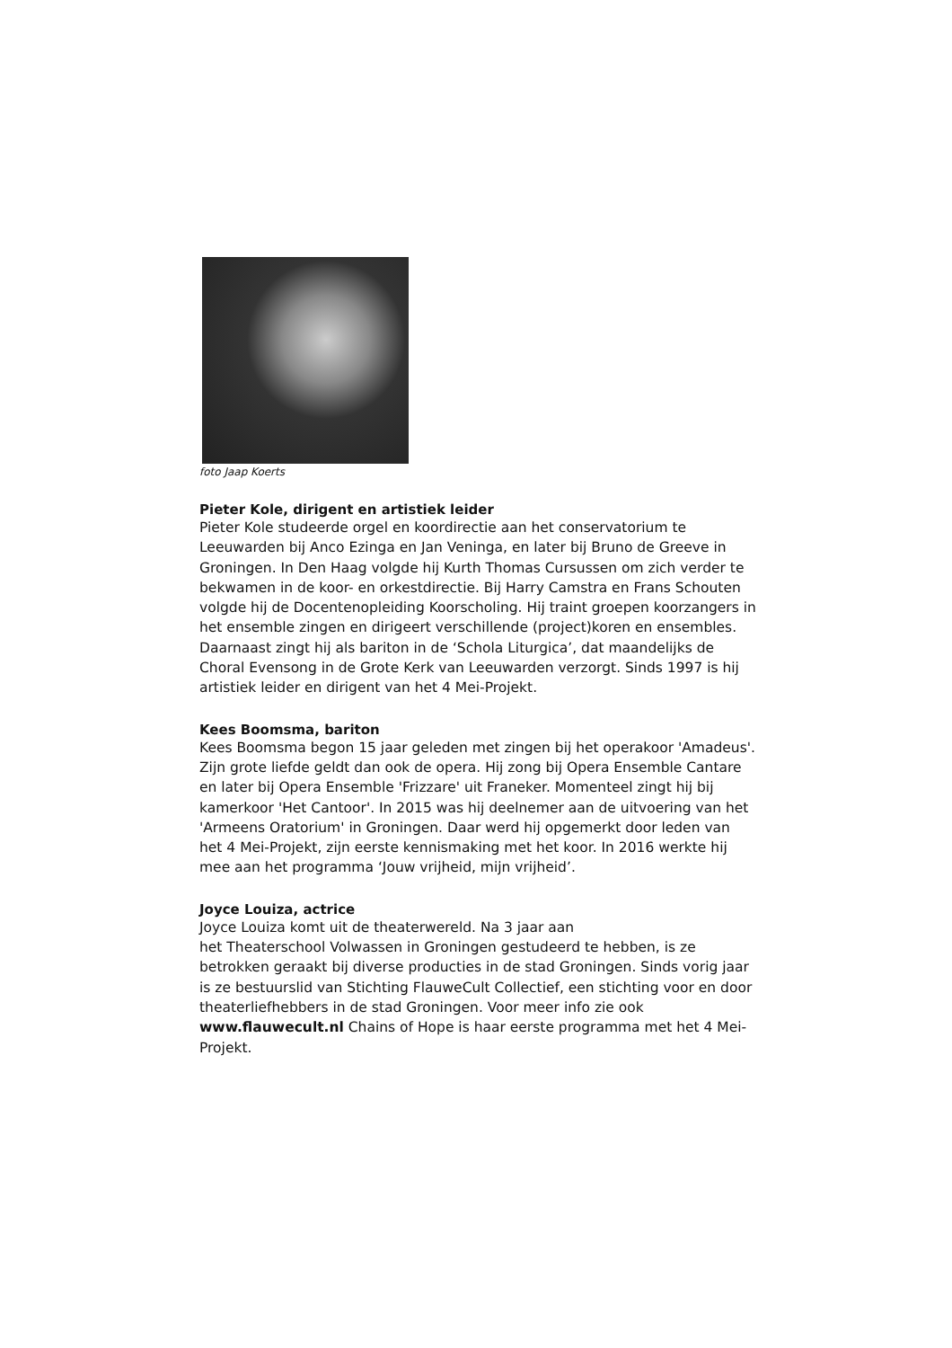foto Jaap Koerts
Pieter Kole, dirigent en artistiek leider
Pieter Kole studeerde orgel en koordirectie aan het conservatorium te Leeuwarden bij Anco Ezinga en Jan Veninga, en later bij Bruno de Greeve in Groningen. In Den Haag volgde hij Kurth Thomas Cursussen om zich verder te bekwamen in de koor- en orkestdirectie. Bij Harry Camstra en Frans Schouten volgde hij de Docentenopleiding Koorscholing. Hij traint groepen koorzangers in het ensemble zingen en dirigeert verschillende (project)koren en ensembles. Daarnaast zingt hij als bariton in de ‘Schola Liturgica’, dat maandelijks de Choral Evensong in de Grote Kerk van Leeuwarden verzorgt. Sinds 1997 is hij artistiek leider en dirigent van het 4 Mei-Projekt.
Kees Boomsma, bariton
Kees Boomsma begon 15 jaar geleden met zingen bij het operakoor 'Amadeus'. Zijn grote liefde geldt dan ook de opera. Hij zong bij Opera Ensemble Cantare en later bij Opera Ensemble 'Frizzare' uit Franeker. Momenteel zingt hij bij kamerkoor 'Het Cantoor'. In 2015 was hij deelnemer aan de uitvoering van het 'Armeens Oratorium' in Groningen. Daar werd hij opgemerkt door leden van het 4 Mei-Projekt, zijn eerste kennismaking met het koor. In 2016 werkte hij mee aan het programma ‘Jouw vrijheid, mijn vrijheid’.
Joyce Louiza, actrice
Joyce Louiza komt uit de theaterwereld. Na 3 jaar aan
het Theaterschool Volwassen in Groningen gestudeerd te hebben, is ze betrokken geraakt bij diverse producties in de stad Groningen. Sinds vorig jaar is ze bestuurslid van Stichting FlauweCult Collectief, een stichting voor en door theaterliefhebbers in de stad Groningen. Voor meer info zie ook www.flauwecult.nl Chains of Hope is haar eerste programma met het 4 Mei-Projekt.